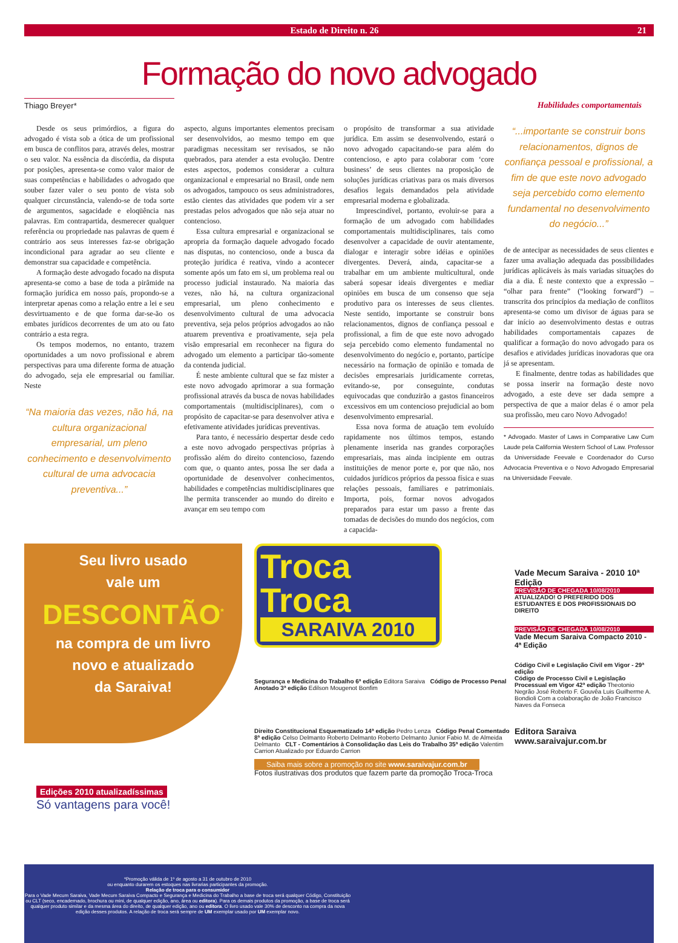Estado de Direito n. 26 21
Formação do novo advogado
Thiago Breyer*
Habilidades comportamentais
Desde os seus primórdios, a figura do advogado é vista sob a ótica de um profissional em busca de conflitos para, através deles, mostrar o seu valor. Na essência da discórdia, da disputa por posições, apresenta-se como valor maior de suas competências e habilidades o advogado que souber fazer valer o seu ponto de vista sob qualquer circunstância, valendo-se de toda sorte de argumentos, sagacidade e eloqüência nas palavras. Em contrapartida, desmerecer qualquer referência ou propriedade nas palavras de quem é contrário aos seus interesses faz-se obrigação incondicional para agradar ao seu cliente e demonstrar sua capacidade e competência.
A formação deste advogado focado na disputa apresenta-se como a base de toda a pirâmide na formação jurídica em nosso país, propondo-se a interpretar apenas como a relação entre a lei e seu desvirtuamento e de que forma dar-se-ão os embates jurídicos decorrentes de um ato ou fato contrário a esta regra.
Os tempos modernos, no entanto, trazem oportunidades a um novo profissional e abrem perspectivas para uma diferente forma de atuação do advogado, seja ele empresarial ou familiar. Neste
“Na maioria das vezes, não há, na cultura organizacional empresarial, um pleno conhecimento e desenvolvimento cultural de uma advocacia preventiva...”
aspecto, alguns importantes elementos precisam ser desenvolvidos, ao mesmo tempo em que paradigmas necessitam ser revisados, se não quebrados, para atender a esta evolução. Dentre estes aspectos, podemos considerar a cultura organizacional e empresarial no Brasil, onde nem os advogados, tampouco os seus administradores, estão cientes das atividades que podem vir a ser prestadas pelos advogados que não seja atuar no contencioso.
Essa cultura empresarial e organizacional se apropria da formação daquele advogado focado nas disputas, no contencioso, onde a busca da proteção jurídica é reativa, vindo a acontecer somente após um fato em si, um problema real ou processo judicial instaurado. Na maioria das vezes, não há, na cultura organizacional empresarial, um pleno conhecimento e desenvolvimento cultural de uma advocacia preventiva, seja pelos próprios advogados ao não atuarem preventiva e proativamente, seja pela visão empresarial em reconhecer na figura do advogado um elemento a participar tão-somente da contenda judicial.
É neste ambiente cultural que se faz mister a este novo advogado aprimorar a sua formação profissional através da busca de novas habilidades comportamentais (multidisciplinares), com o propósito de capacitar-se para desenvolver ativa e efetivamente atividades jurídicas preventivas.
Para tanto, é necessário despertar desde cedo a este novo advogado perspectivas próprias à profissão além do direito contencioso, fazendo com que, o quanto antes, possa lhe ser dada a oportunidade de desenvolver conhecimentos, habilidades e competências multidisciplinares que lhe permita transcender ao mundo do direito e avançar em seu tempo com
o propósito de transformar a sua atividade jurídica. Em assim se desenvolvendo, estará o novo advogado capacitando-se para além do contencioso, e apto para colaborar com ‘core business’ de seus clientes na proposição de soluções jurídicas criativas para os mais diversos desafios legais demandados pela atividade empresarial moderna e globalizada.
Imprescindível, portanto, evoluir-se para a formação de um advogado com habilidades comportamentais multidisciplinares, tais como desenvolver a capacidade de ouvir atentamente, dialogar e interagir sobre idéias e opiniões divergentes. Deverá, ainda, capacitar-se a trabalhar em um ambiente multicultural, onde saberá sopesar ideais divergentes e mediar opiniões em busca de um consenso que seja produtivo para os interesses de seus clientes. Neste sentido, importante se construir bons relacionamentos, dignos de confiança pessoal e profissional, a fim de que este novo advogado seja percebido como elemento fundamental no desenvolvimento do negócio e, portanto, partícipe necessário na formação de opinião e tomada de decisões empresariais juridicamente corretas, evitando-se, por conseguinte, condutas equivocadas que conduzirão a gastos financeiros excessivos em um contencioso prejudicial ao bom desenvolvimento empresarial.
Essa nova forma de atuação tem evoluído rapidamente nos últimos tempos, estando plenamente inserida nas grandes corporações empresariais, mas ainda incipiente em outras instituições de menor porte e, por que não, nos cuidados jurídicos próprios da pessoa física e suas relações pessoais, familiares e patrimoniais. Importa, pois, formar novos advogados preparados para estar um passo a frente das tomadas de decisões do mundo dos negócios, com a capacida-
“...importante se construir bons relacionamentos, dignos de confiança pessoal e profissional, a fim de que este novo advogado seja percebido como elemento fundamental no desenvolvimento do negócio...”
de de antecipar as necessidades de seus clientes e fazer uma avaliação adequada das possibilidades jurídicas aplicáveis às mais variadas situações do dia a dia. É neste contexto que a expressão – “olhar para frente” (“looking forward”) – transcrita dos princípios da mediação de conflitos apresenta-se como um divisor de águas para se dar início ao desenvolvimento destas e outras habilidades comportamentais capazes de qualificar a formação do novo advogado para os desafios e atividades jurídicas inovadoras que ora já se apresentam.
E finalmente, dentre todas as habilidades que se possa inserir na formação deste novo advogado, a este deve ser dada sempre a perspectiva de que a maior delas é o amor pela sua profissão, meu caro Novo Advogado!
* Advogado. Master of Laws in Comparative Law Cum Laude pela California Western School of Law. Professor da Universidade Feevale e Coordenador do Curso Advocacia Preventiva e o Novo Advogado Empresarial na Universidade Feevale.
Seu livro usado
vale um
DESCONTÃO<sup>*</sup>
na compra de um livro
novo e atualizado
da Saraiva!
Edições 2010 atualizadíssimas
Só vantagens para você!
Troca Troca
SARAIVA 2010
Segurança e Medicina do Trabalho 6ª edição Editora Saraiva Código de Processo Penal Anotado 3ª edição Edilson Mougenot Bonfim
Direito Constitucional Esquematizado 14ª edição Pedro Lenza Código Penal Comentado 8ª edição Celso Delmanto Roberto Delmanto Roberto Delmanto Junior Fabio M. de Almeida Delmanto CLT - Comentários à Consolidação das Leis do Trabalho 35ª edição Valentim Carrion Atualizado por Eduardo Carrion
Saiba mais sobre a promoção no site www.saraivajur.com.br
Fotos ilustrativas dos produtos que fazem parte da promoção Troca-Troca
Vade Mecum Saraiva - 2010 10ª Edição
PREVISÃO DE CHEGADA 10/08/2010
ATUALIZADO! O PREFERIDO DOS ESTUDANTES E DOS PROFISSIONAIS DO DIREITO
PREVISÃO DE CHEGADA 10/08/2010
Vade Mecum Saraiva Compacto 2010 - 4ª Edição
Código Civil e Legislação Civil em Vigor - 29ª edição
Código de Processo Civil e Legislação Processual em Vigor 42ª edição Theotonio Negrão José Roberto F. Gouvêa Luis Guilherme A. Bondioli Com a colaboração de João Francisco Naves da Fonseca
Editora Saraiva
www.saraivajur.com.br
*Promoção válida de 1º de agosto a 31 de outubro de 2010
ou enquanto durarem os estoques nas livrarias participantes da promoção.
Relação de troca para o consumidor
Para o Vade Mecum Saraiva, Vade Mecum Saraiva Compacto e Segurança e Medicina do Trabalho a base de troca será qualquer Código, Constituição ou CLT (seco, encadernado, brochura ou mini, de qualquer edição, ano, área ou editora). Para os demais produtos da promoção, a base de troca será qualquer produto similar e da mesma área do direito, de qualquer edição, ano ou editora. O livro usado vale 30% de desconto na compra da nova edição desses produtos. A relação de troca será sempre de UM exemplar usado por UM exemplar novo.